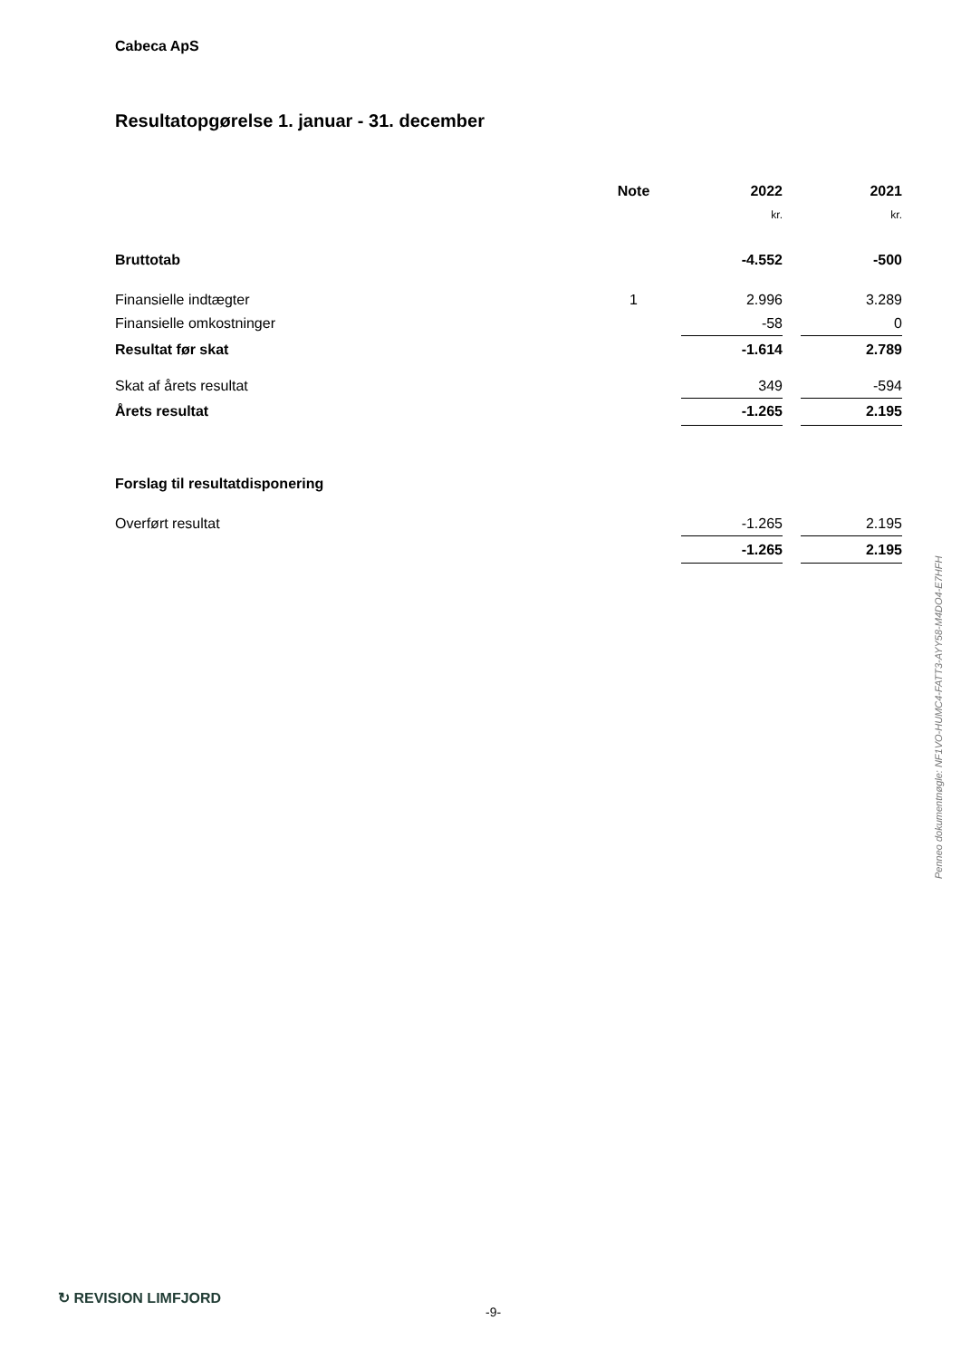Cabeca ApS
Resultatopgørelse 1. januar - 31. december
| | Note | 2022 | | 2021 |
| --- | --- | --- | --- | --- |
| | | kr. | | kr. |
| Bruttotab | | -4.552 | | -500 |
| Finansielle indtægter | 1 | 2.996 | | 3.289 |
| Finansielle omkostninger | | -58 | | 0 |
| Resultat før skat | | -1.614 | | 2.789 |
| Skat af årets resultat | | 349 | | -594 |
| Årets resultat | | -1.265 | | 2.195 |
| Forslag til resultatdisponering | | | | |
| Overført resultat | | -1.265 | | 2.195 |
| | | -1.265 | | 2.195 |
Penneo dokumentnøgle: NF1VO-HUMC4-FATT3-AYY58-M4DO4-E7HFH
↻ REVISION LIMFJORD
-9-